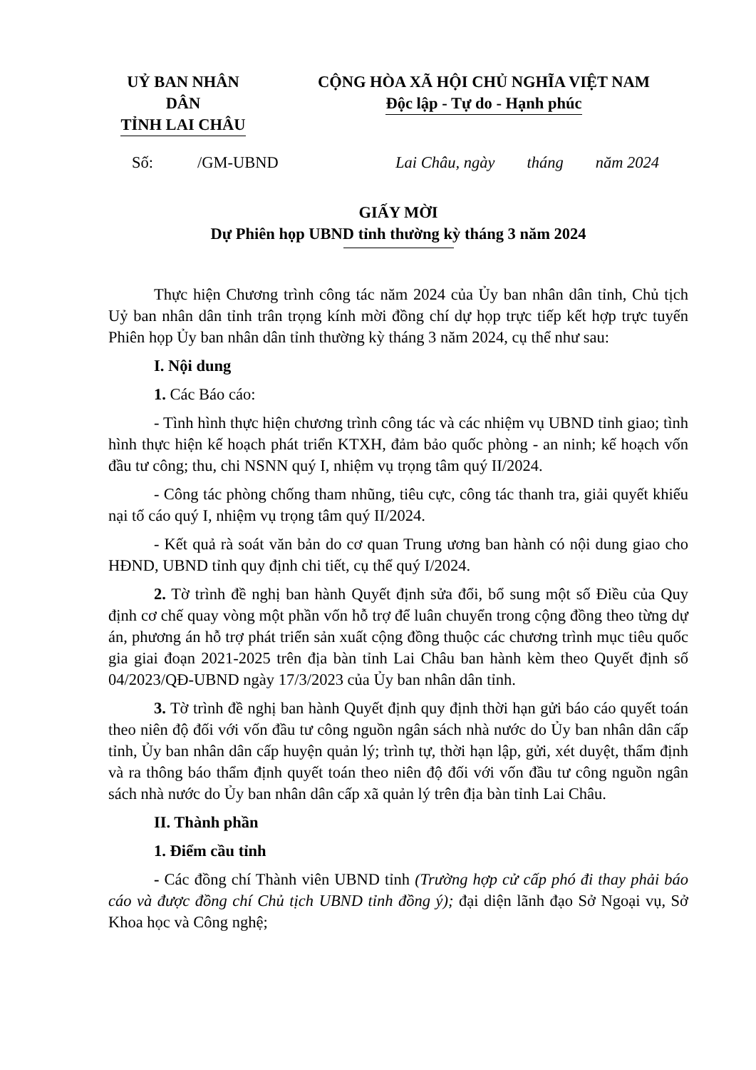UỶ BAN NHÂN DÂN
TỈNH LAI CHÂU
CỘNG HÒA XÃ HỘI CHỦ NGHĨA VIỆT NAM
Độc lập - Tự do - Hạnh phúc
Số: /GM-UBND Lai Châu, ngày tháng năm 2024
GIẤY MỜI
Dự Phiên họp UBND tỉnh thường kỳ tháng 3 năm 2024
Thực hiện Chương trình công tác năm 2024 của Ủy ban nhân dân tỉnh, Chủ tịch Uỷ ban nhân dân tỉnh trân trọng kính mời đồng chí dự họp trực tiếp kết hợp trực tuyến Phiên họp Ủy ban nhân dân tỉnh thường kỳ tháng 3 năm 2024, cụ thể như sau:
I. Nội dung
1. Các Báo cáo:
- Tình hình thực hiện chương trình công tác và các nhiệm vụ UBND tỉnh giao; tình hình thực hiện kế hoạch phát triển KTXH, đảm bảo quốc phòng - an ninh; kế hoạch vốn đầu tư công; thu, chi NSNN quý I, nhiệm vụ trọng tâm quý II/2024.
- Công tác phòng chống tham nhũng, tiêu cực, công tác thanh tra, giải quyết khiếu nại tố cáo quý I, nhiệm vụ trọng tâm quý II/2024.
- Kết quả rà soát văn bản do cơ quan Trung ương ban hành có nội dung giao cho HĐND, UBND tỉnh quy định chi tiết, cụ thể quý I/2024.
2. Tờ trình đề nghị ban hành Quyết định sửa đổi, bổ sung một số Điều của Quy định cơ chế quay vòng một phần vốn hỗ trợ để luân chuyển trong cộng đồng theo từng dự án, phương án hỗ trợ phát triển sản xuất cộng đồng thuộc các chương trình mục tiêu quốc gia giai đoạn 2021-2025 trên địa bàn tỉnh Lai Châu ban hành kèm theo Quyết định số 04/2023/QĐ-UBND ngày 17/3/2023 của Ủy ban nhân dân tỉnh.
3. Tờ trình đề nghị ban hành Quyết định quy định thời hạn gửi báo cáo quyết toán theo niên độ đối với vốn đầu tư công nguồn ngân sách nhà nước do Ủy ban nhân dân cấp tỉnh, Ủy ban nhân dân cấp huyện quản lý; trình tự, thời hạn lập, gửi, xét duyệt, thẩm định và ra thông báo thẩm định quyết toán theo niên độ đối với vốn đầu tư công nguồn ngân sách nhà nước do Ủy ban nhân dân cấp xã quản lý trên địa bàn tỉnh Lai Châu.
II. Thành phần
1. Điểm cầu tỉnh
- Các đồng chí Thành viên UBND tỉnh (Trường hợp cử cấp phó đi thay phải báo cáo và được đồng chí Chủ tịch UBND tỉnh đồng ý); đại diện lãnh đạo Sở Ngoại vụ, Sở Khoa học và Công nghệ;